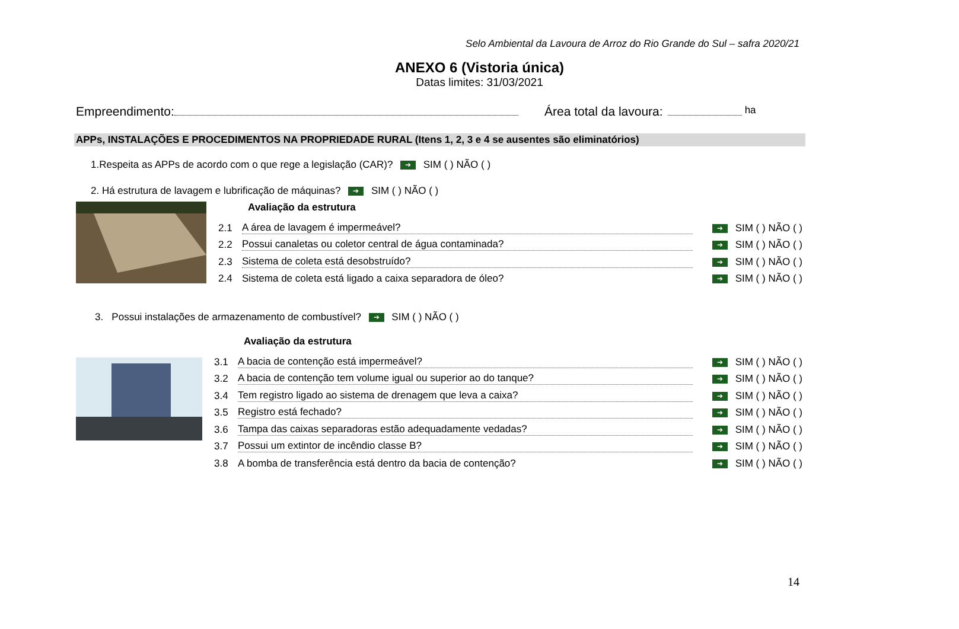Selo Ambiental da Lavoura de Arroz do Rio Grande do Sul – safra 2020/21
ANEXO 6 (Vistoria única)
Datas limites: 31/03/2021
Empreendimento: Área total da lavoura: ha
APPs, INSTALAÇÕES E PROCEDIMENTOS NA PROPRIEDADE RURAL (Itens 1, 2, 3 e 4 se ausentes são eliminatórios)
1.Respeita as APPs de acordo com o que rege a legislação (CAR)? ➔ SIM ( ) NÃO ( )
2. Há estrutura de lavagem e lubrificação de máquinas? ➔ SIM ( ) NÃO ( )
Avaliação da estrutura
2.1 A área de lavagem é impermeável? ➔ SIM ( ) NÃO ( )
2.2 Possui canaletas ou coletor central de água contaminada? ➔ SIM ( ) NÃO ( )
2.3 Sistema de coleta está desobstruído? ➔ SIM ( ) NÃO ( )
2.4 Sistema de coleta está ligado a caixa separadora de óleo? ➔ SIM ( ) NÃO ( )
3. Possui instalações de armazenamento de combustível? ➔ SIM ( ) NÃO ( )
Avaliação da estrutura
3.1 A bacia de contenção está impermeável? ➔ SIM ( ) NÃO ( )
3.2 A bacia de contenção tem volume igual ou superior ao do tanque? ➔ SIM ( ) NÃO ( )
3.4 Tem registro ligado ao sistema de drenagem que leva a caixa? ➔ SIM ( ) NÃO ( )
3.5 Registro está fechado? ➔ SIM ( ) NÃO ( )
3.6 Tampa das caixas separadoras estão adequadamente vedadas? ➔ SIM ( ) NÃO ( )
3.7 Possui um extintor de incêndio classe B? ➔ SIM ( ) NÃO ( )
3.8 A bomba de transferência está dentro da bacia de contenção? ➔ SIM ( ) NÃO ( )
14